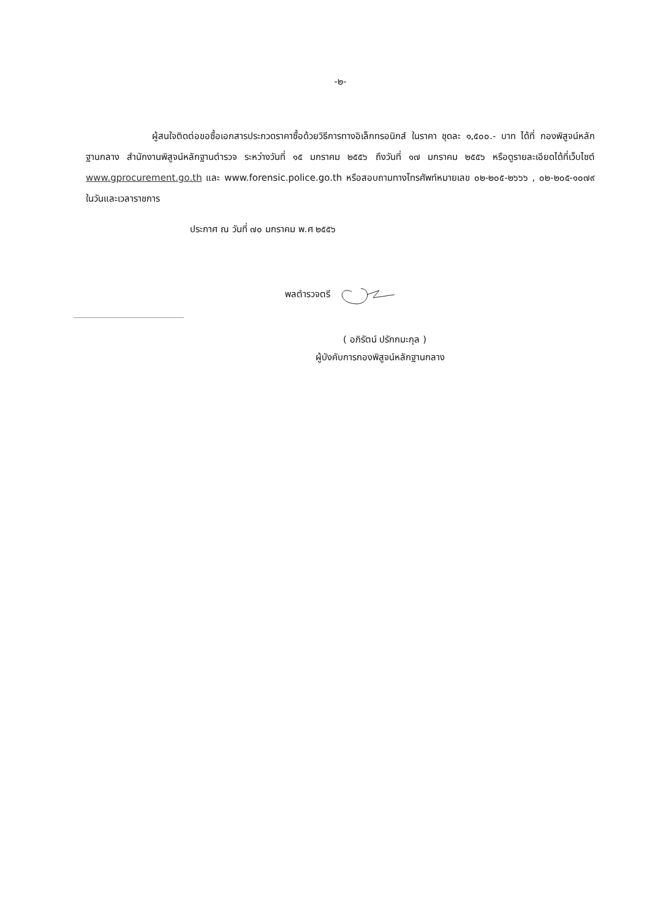-๒-
ผู้สนใจติดต่อขอซื้อเอกสารประกวดราคาซื้อด้วยวิธีการทางอิเล็กทรอนิกส์ ในราคา ชุดละ ๑,๕๐๐.- บาท ได้ที่ กองพิสูจน์หลักฐานกลาง สำนักงานพิสูจน์หลักฐานตำรวจ ระหว่างวันที่ ๑๕ มกราคม ๒๕๕๖ ถึงวันที่ ๑๗ มกราคม ๒๕๕๖ หรือดูรายละเอียดได้ที่เว็บไซต์ www.gprocurement.go.th และ www.forensic.police.go.th หรือสอบถามทางโทรศัพท์หมายเลข ๐๒-๒๐๕-๒๖๖๖ , ๐๒-๒๐๕-๑๐๗๙ ในวันและเวลาราชการ
ประกาศ ณ วันที่ ๗๐ มกราคม พ.ศ ๒๕๕๖
พลตำรวจตรี
( อภิรัตน์ ปรักกมะกุล )
ผู้บังคับการกองพิสูจน์หลักฐานกลาง